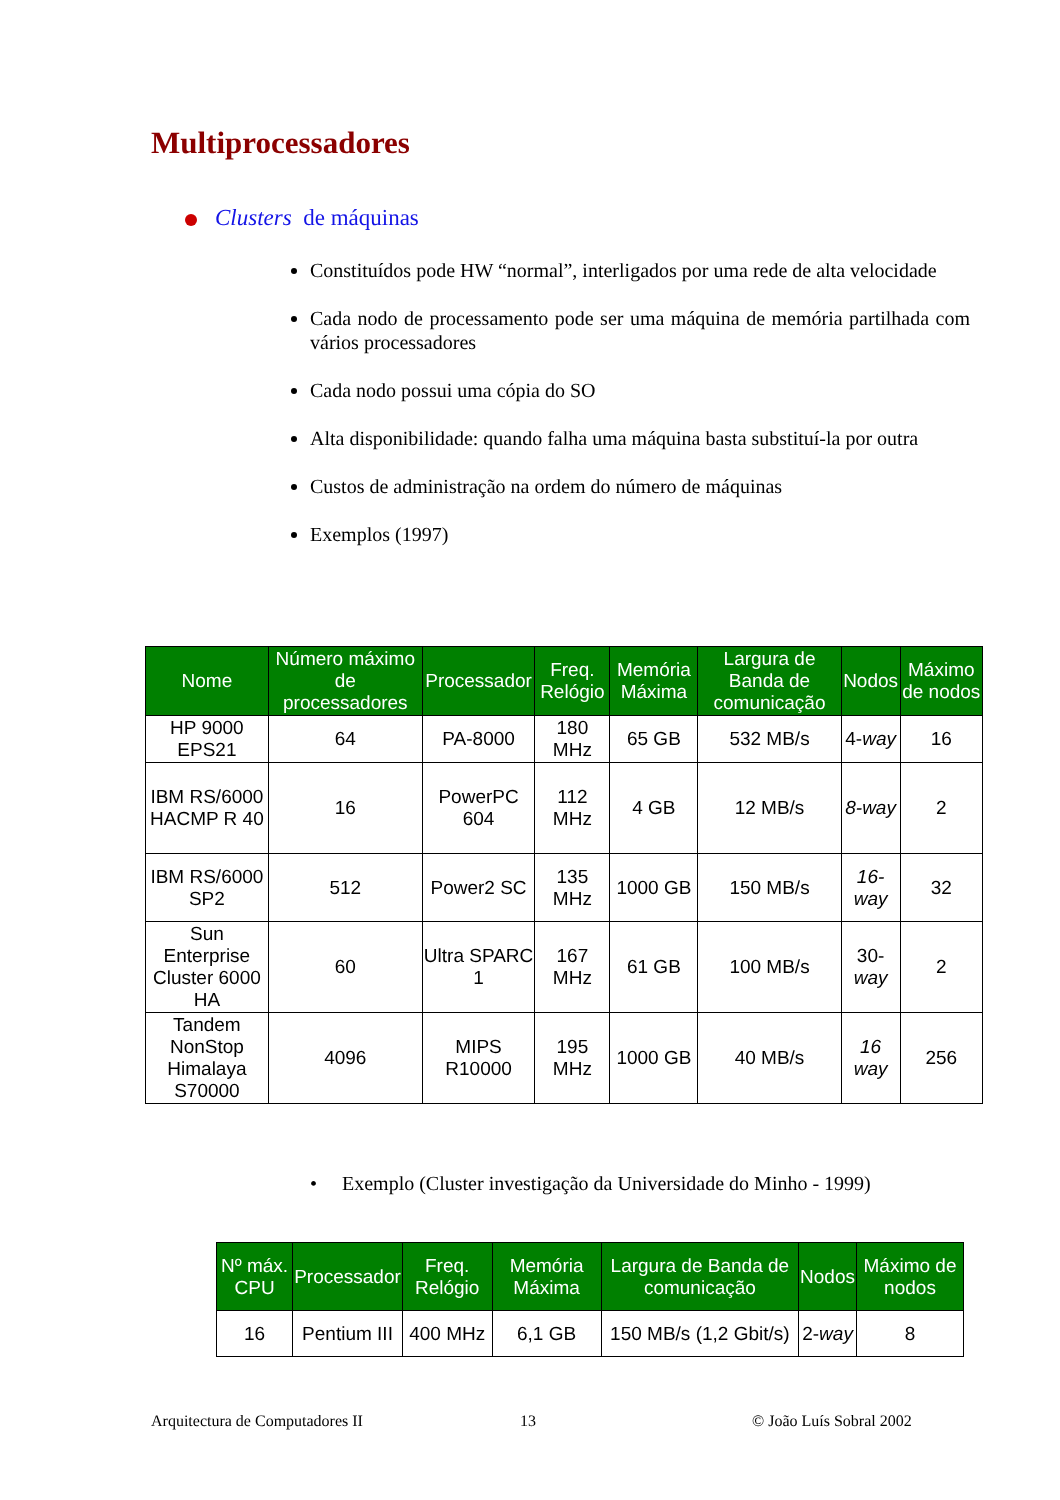Multiprocessadores
Clusters de máquinas
Constituídos pode HW “normal”, interligados por uma rede de alta velocidade
Cada nodo de processamento pode ser uma máquina de memória partilhada com vários processadores
Cada nodo possui uma cópia do SO
Alta disponibilidade: quando falha uma máquina basta substituí-la por outra
Custos de administração na ordem do número de máquinas
Exemplos (1997)
| Nome | Número máximo de processadores | Processador | Freq. Relógio | Memória Máxima | Largura de Banda de comunicação | Nodos | Máximo de nodos |
| --- | --- | --- | --- | --- | --- | --- | --- |
| HP 9000 EPS21 | 64 | PA-8000 | 180 MHz | 65 GB | 532 MB/s | 4- way | 16 |
| IBM RS/6000 HACMP R 40 | 16 | PowerPC 604 | 112 MHz | 4 GB | 12 MB/s | 8-way | 2 |
| IBM RS/6000 SP2 | 512 | Power2 SC | 135 MHz | 1000 GB | 150 MB/s | 16-way | 32 |
| Sun Enterprise Cluster 6000 HA | 60 | Ultra SPARC 1 | 167 MHz | 61 GB | 100 MB/s | 30- way | 2 |
| Tandem NonStop Himalaya S70000 | 4096 | MIPS R10000 | 195 MHz | 1000 GB | 40 MB/s | 16 way | 256 |
• Exemplo (Cluster investigação da Universidade do Minho - 1999)
| Nº máx. CPU | Processador | Freq. Relógio | Memória Máxima | Largura de Banda de comunicação | Nodos | Máximo de nodos |
| --- | --- | --- | --- | --- | --- | --- |
| 16 | Pentium III | 400 MHz | 6,1 GB | 150 MB/s (1,2 Gbit/s) | 2- way | 8 |
Arquitectura de Computadores II
13 © João Luís Sobral 2002